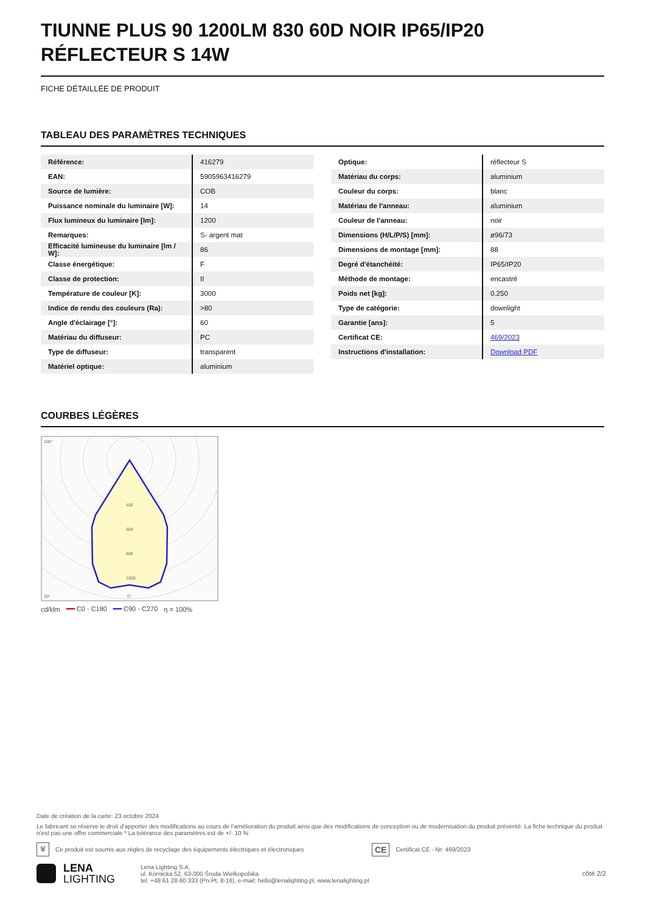TIUNNE PLUS 90 1200LM 830 60D NOIR IP65/IP20 RÉFLECTEUR S 14W
FICHE DÉTAILLÉE DE PRODUIT
TABLEAU DES PARAMÈTRES TECHNIQUES
| Référence: | 416279 |
| EAN: | 5905963416279 |
| Source de lumière: | COB |
| Puissance nominale du luminaire [W]: | 14 |
| Flux lumineux du luminaire [lm]: | 1200 |
| Remarques: | S- argent mat |
| Efficacité lumineuse du luminaire [lm / W]: | 86 |
| Classe énergétique: | F |
| Classe de protection: | II |
| Température de couleur [K]: | 3000 |
| Indice de rendu des couleurs (Ra): | >80 |
| Angle d'éclairage [°]: | 60 |
| Matériau du diffuseur: | PC |
| Type de diffuseur: | transparent |
| Matériel optique: | aluminium |
| Optique: | réflecteur S |
| Matériau du corps: | aluminium |
| Couleur du corps: | blanc |
| Matériau de l'anneau: | aluminium |
| Couleur de l'anneau: | noir |
| Dimensions (H/L/P/S) [mm]: | ø96/73 |
| Dimensions de montage [mm]: | 88 |
| Degré d'étanchéité: | IP65/IP20 |
| Méthode de montage: | encastré |
| Poids net [kg]: | 0.250 |
| Type de catégorie: | downlight |
| Garantie [ans]: | 5 |
| Certificat CE: | 469/2023 |
| Instructions d'installation: | Download PDF |
COURBES LÉGÈRES
105°
30°
0°
1000
800
600
400
cd/klm ━━ C0 - C180 ━━ C90 - C270 η = 100%
Date de création de la carte: 23 octobre 2024
Le fabricant se réserve le droit d'apporter des modifications au cours de l'amélioration du produit ainsi que des modifications de conception ou de modernisation du produit présenté. La fiche technique du produit n'est pas une offre commerciale * La tolérance des paramètres est de +/- 10 %
🗑 Ce produit est soumis aux règles de recyclage des équipements électriques et électroniques CE Certificat CE - Nr: 469/2023
LENA
LIGHTING
Lena Lighting S.A.
ul. Kórnicka 52, 63-000 Środa Wielkopolska
tel. +48 61 28 60 333 (Pn-Pt, 8-16), e-mail: hello@lenalighting.pl, www.lenalighting.pl
côté 2/2